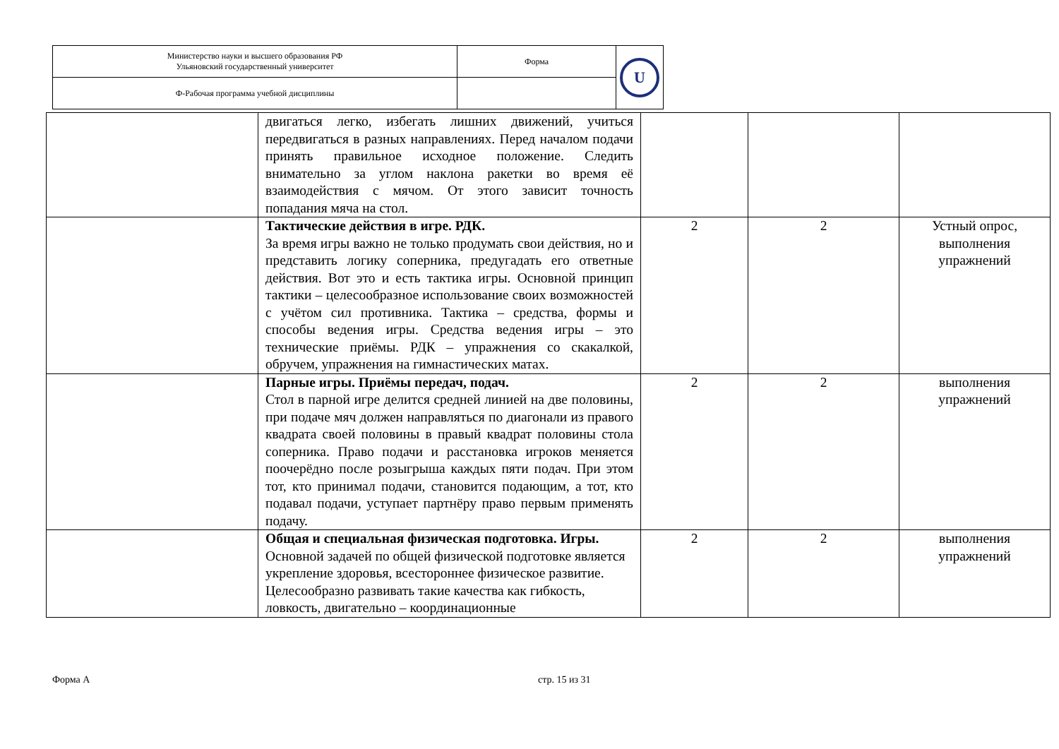| Министерство науки и высшего образования РФ Ульяновский государственный университет | Форма | U |
| Ф-Рабочая программа учебной дисциплины | | |
| | двигаться легко, избегать лишних движений, учиться передвигаться в разных направлениях. Перед началом подачи принять правильное исходное положение. Следить внимательно за углом наклона ракетки во время её взаимодействия с мячом. От этого зависит точность попадания мяча на стол. | | | |
| | Тактические действия в игре. РДК. За время игры важно не только продумать свои действия, но и представить логику соперника, предугадать его ответные действия. Вот это и есть тактика игры. Основной принцип тактики – целесообразное использование своих возможностей с учётом сил противника. Тактика – средства, формы и способы ведения игры. Средства ведения игры – это технические приёмы. РДК – упражнения со скакалкой, обручем, упражнения на гимнастических матах. | 2 | 2 | Устный опрос, выполнения упражнений |
| | Парные игры. Приёмы передач, подач. Стол в парной игре делится средней линией на две половины, при подаче мяч должен направляться по диагонали из правого квадрата своей половины в правый квадрат половины стола соперника. Право подачи и расстановка игроков меняется поочерёдно после розыгрыша каждых пяти подач. При этом тот, кто принимал подачи, становится подающим, а тот, кто подавал подачи, уступает партнёру право первым применять подачу. | 2 | 2 | выполнения упражнений |
| | Общая и специальная физическая подготовка. Игры. Основной задачей по общей физической подготовке является укрепление здоровья, всестороннее физическое развитие. Целесообразно развивать такие качества как гибкость, ловкость, двигательно – координационные | 2 | 2 | выполнения упражнений |
Форма А стр. 15 из 31